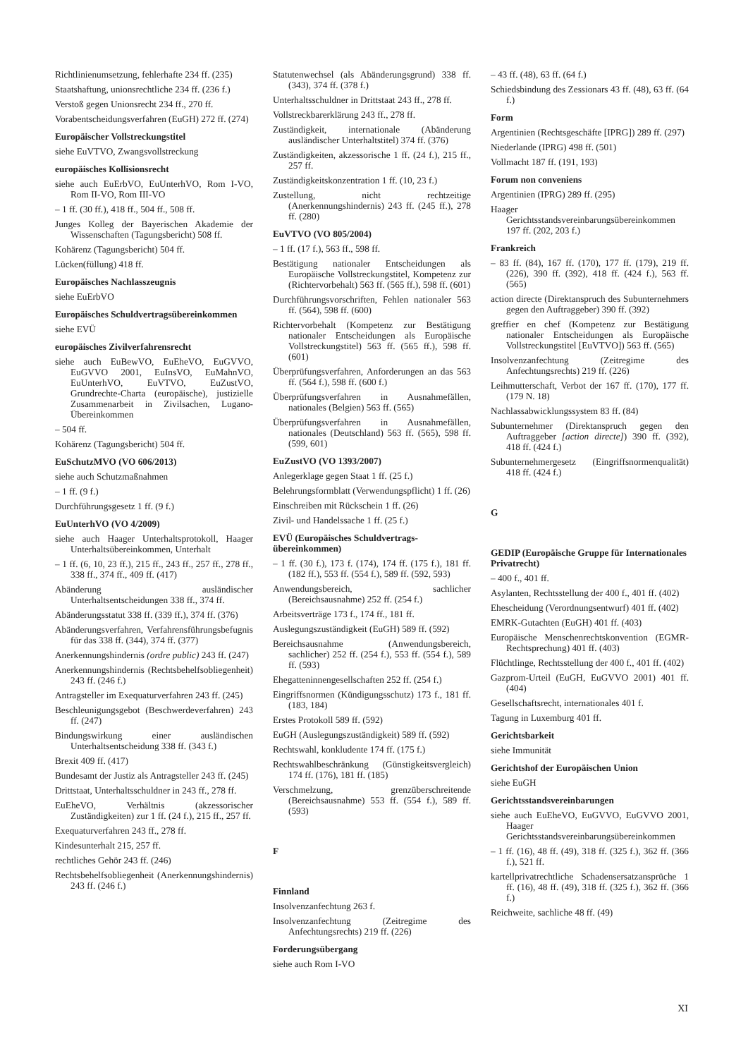Richtlinienumsetzung, fehlerhafte 234 ff. (235)
Staatshaftung, unionsrechtliche 234 ff. (236 f.)
Verstoß gegen Unionsrecht 234 ff., 270 ff.
Vorabentscheidungsverfahren (EuGH) 272 ff. (274)
Europäischer Vollstreckungstitel
siehe EuVTVO, Zwangsvollstreckung
europäisches Kollisionsrecht
siehe auch EuErbVO, EuUnterhVO, Rom I-VO, Rom II-VO, Rom III-VO
– 1 ff. (30 ff.), 418 ff., 504 ff., 508 ff.
Junges Kolleg der Bayerischen Akademie der Wissenschaften (Tagungsbericht) 508 ff.
Kohärenz (Tagungsbericht) 504 ff.
Lücken(füllung) 418 ff.
Europäisches Nachlasszeugnis
siehe EuErbVO
Europäisches Schuldvertragsübereinkommen
siehe EVÜ
europäisches Zivilverfahrensrecht
siehe auch EuBewVO, EuEheVO, EuGVVO, EuGVVO 2001, EuInsVO, EuMahnVO, EuUnterhVO, EuVTVO, EuZustVO, Grundrechte-Charta (europäische), justizielle Zusammenarbeit in Zivilsachen, Lugano-Übereinkommen
– 504 ff.
Kohärenz (Tagungsbericht) 504 ff.
EuSchutzMVO (VO 606/2013)
siehe auch Schutzmaßnahmen
– 1 ff. (9 f.)
Durchführungsgesetz 1 ff. (9 f.)
EuUnterhVO (VO 4/2009)
siehe auch Haager Unterhaltsprotokoll, Haager Unterhaltsübereinkommen, Unterhalt
– 1 ff. (6, 10, 23 ff.), 215 ff., 243 ff., 257 ff., 278 ff., 338 ff., 374 ff., 409 ff. (417)
Abänderung ausländischer Unterhaltsentscheidungen 338 ff., 374 ff.
Abänderungsstatut 338 ff. (339 ff.), 374 ff. (376)
Abänderungsverfahren, Verfahrensführungsbefugnis für das 338 ff. (344), 374 ff. (377)
Anerkennungshindernis (ordre public) 243 ff. (247)
Anerkennungshindernis (Rechtsbehelfsobliegenheit) 243 ff. (246 f.)
Antragsteller im Exequaturverfahren 243 ff. (245)
Beschleunigungsgebot (Beschwerdeverfahren) 243 ff. (247)
Bindungswirkung einer ausländischen Unterhaltsentscheidung 338 ff. (343 f.)
Brexit 409 ff. (417)
Bundesamt der Justiz als Antragsteller 243 ff. (245)
Drittstaat, Unterhaltsschuldner in 243 ff., 278 ff.
EuEheVO, Verhältnis (akzessorischer Zuständigkeiten) zur 1 ff. (24 f.), 215 ff., 257 ff.
Exequaturverfahren 243 ff., 278 ff.
Kindesunterhalt 215, 257 ff.
rechtliches Gehör 243 ff. (246)
Rechtsbehelfsobliegenheit (Anerkennungshindernis) 243 ff. (246 f.)
Statutenwechsel (als Abänderungsgrund) 338 ff. (343), 374 ff. (378 f.)
Unterhaltsschuldner in Drittstaat 243 ff., 278 ff.
Vollstreckbarerklärung 243 ff., 278 ff.
Zuständigkeit, internationale (Abänderung ausländischer Unterhaltstitel) 374 ff. (376)
Zuständigkeiten, akzessorische 1 ff. (24 f.), 215 ff., 257 ff.
Zuständigkeitskonzentration 1 ff. (10, 23 f.)
Zustellung, nicht rechtzeitige (Anerkennungshindernis) 243 ff. (245 ff.), 278 ff. (280)
EuVTVO (VO 805/2004)
– 1 ff. (17 f.), 563 ff., 598 ff.
Bestätigung nationaler Entscheidungen als Europäische Vollstreckungstitel, Kompetenz zur (Richtervorbehalt) 563 ff. (565 ff.), 598 ff. (601)
Durchführungsvorschriften, Fehlen nationaler 563 ff. (564), 598 ff. (600)
Richtervorbehalt (Kompetenz zur Bestätigung nationaler Entscheidungen als Europäische Vollstreckungstitel) 563 ff. (565 ff.), 598 ff. (601)
Überprüfungsverfahren, Anforderungen an das 563 ff. (564 f.), 598 ff. (600 f.)
Überprüfungsverfahren in Ausnahmefällen, nationales (Belgien) 563 ff. (565)
Überprüfungsverfahren in Ausnahmefällen, nationales (Deutschland) 563 ff. (565), 598 ff. (599, 601)
EuZustVO (VO 1393/2007)
Anlegerklage gegen Staat 1 ff. (25 f.)
Belehrungsformblatt (Verwendungspflicht) 1 ff. (26)
Einschreiben mit Rückschein 1 ff. (26)
Zivil- und Handelssache 1 ff. (25 f.)
EVÜ (Europäisches Schuldvertrags­übereinkommen)
– 1 ff. (30 f.), 173 f. (174), 174 ff. (175 f.), 181 ff. (182 ff.), 553 ff. (554 f.), 589 ff. (592, 593)
Anwendungsbereich, sachlicher (Bereichsausnahme) 252 ff. (254 f.)
Arbeitsverträge 173 f., 174 ff., 181 ff.
Auslegungszuständigkeit (EuGH) 589 ff. (592)
Bereichsausnahme (Anwendungsbereich, sachlicher) 252 ff. (254 f.), 553 ff. (554 f.), 589 ff. (593)
Ehegatteninnengesellschaften 252 ff. (254 f.)
Eingriffsnormen (Kündigungsschutz) 173 f., 181 ff. (183, 184)
Erstes Protokoll 589 ff. (592)
EuGH (Auslegungszuständigkeit) 589 ff. (592)
Rechtswahl, konkludente 174 ff. (175 f.)
Rechtswahlbeschränkung (Günstigkeitsvergleich) 174 ff. (176), 181 ff. (185)
Verschmelzung, grenzüberschreitende (Bereichsausnahme) 553 ff. (554 f.), 589 ff. (593)
F
Finnland
Insolvenzanfechtung 263 f.
Insolvenzanfechtung (Zeitregime des Anfechtungsrechts) 219 ff. (226)
Forderungsübergang
siehe auch Rom I-VO
– 43 ff. (48), 63 ff. (64 f.)
Schiedsbindung des Zessionars 43 ff. (48), 63 ff. (64 f.)
Form
Argentinien (Rechtsgeschäfte [IPRG]) 289 ff. (297)
Niederlande (IPRG) 498 ff. (501)
Vollmacht 187 ff. (191, 193)
Forum non conveniens
Argentinien (IPRG) 289 ff. (295)
Haager Gerichtsstandsvereinbarungsübereinkommen 197 ff. (202, 203 f.)
Frankreich
– 83 ff. (84), 167 ff. (170), 177 ff. (179), 219 ff. (226), 390 ff. (392), 418 ff. (424 f.), 563 ff. (565)
action directe (Direktanspruch des Subunternehmers gegen den Auftraggeber) 390 ff. (392)
greffier en chef (Kompetenz zur Bestätigung nationaler Entscheidungen als Europäische Vollstreckungstitel [EuVTVO]) 563 ff. (565)
Insolvenzanfechtung (Zeitregime des Anfechtungsrechts) 219 ff. (226)
Leihmutterschaft, Verbot der 167 ff. (170), 177 ff. (179 N. 18)
Nachlassabwicklungssystem 83 ff. (84)
Subunternehmer (Direktanspruch gegen den Auftraggeber [action directe]) 390 ff. (392), 418 ff. (424 f.)
Subunternehmergesetz (Eingriffsnormenqualität) 418 ff. (424 f.)
G
GEDIP (Europäische Gruppe für Internationales Privatrecht)
– 400 f., 401 ff.
Asylanten, Rechtsstellung der 400 f., 401 ff. (402)
Ehescheidung (Verordnungsentwurf) 401 ff. (402)
EMRK-Gutachten (EuGH) 401 ff. (403)
Europäische Menschenrechtskonvention (EGMR-Rechtsprechung) 401 ff. (403)
Flüchtlinge, Rechtsstellung der 400 f., 401 ff. (402)
Gazprom-Urteil (EuGH, EuGVVO 2001) 401 ff. (404)
Gesellschaftsrecht, internationales 401 f.
Tagung in Luxemburg 401 ff.
Gerichtsbarkeit
siehe Immunität
Gerichtshof der Europäischen Union
siehe EuGH
Gerichtsstandsvereinbarungen
siehe auch EuEheVO, EuGVVO, EuGVVO 2001, Haager Gerichtsstandsvereinbarungsübereinkommen
– 1 ff. (16), 48 ff. (49), 318 ff. (325 f.), 362 ff. (366 f.), 521 ff.
kartellprivatrechtliche Schadensersatzansprüche 1 ff. (16), 48 ff. (49), 318 ff. (325 f.), 362 ff. (366 f.)
Reichweite, sachliche 48 ff. (49)
XI